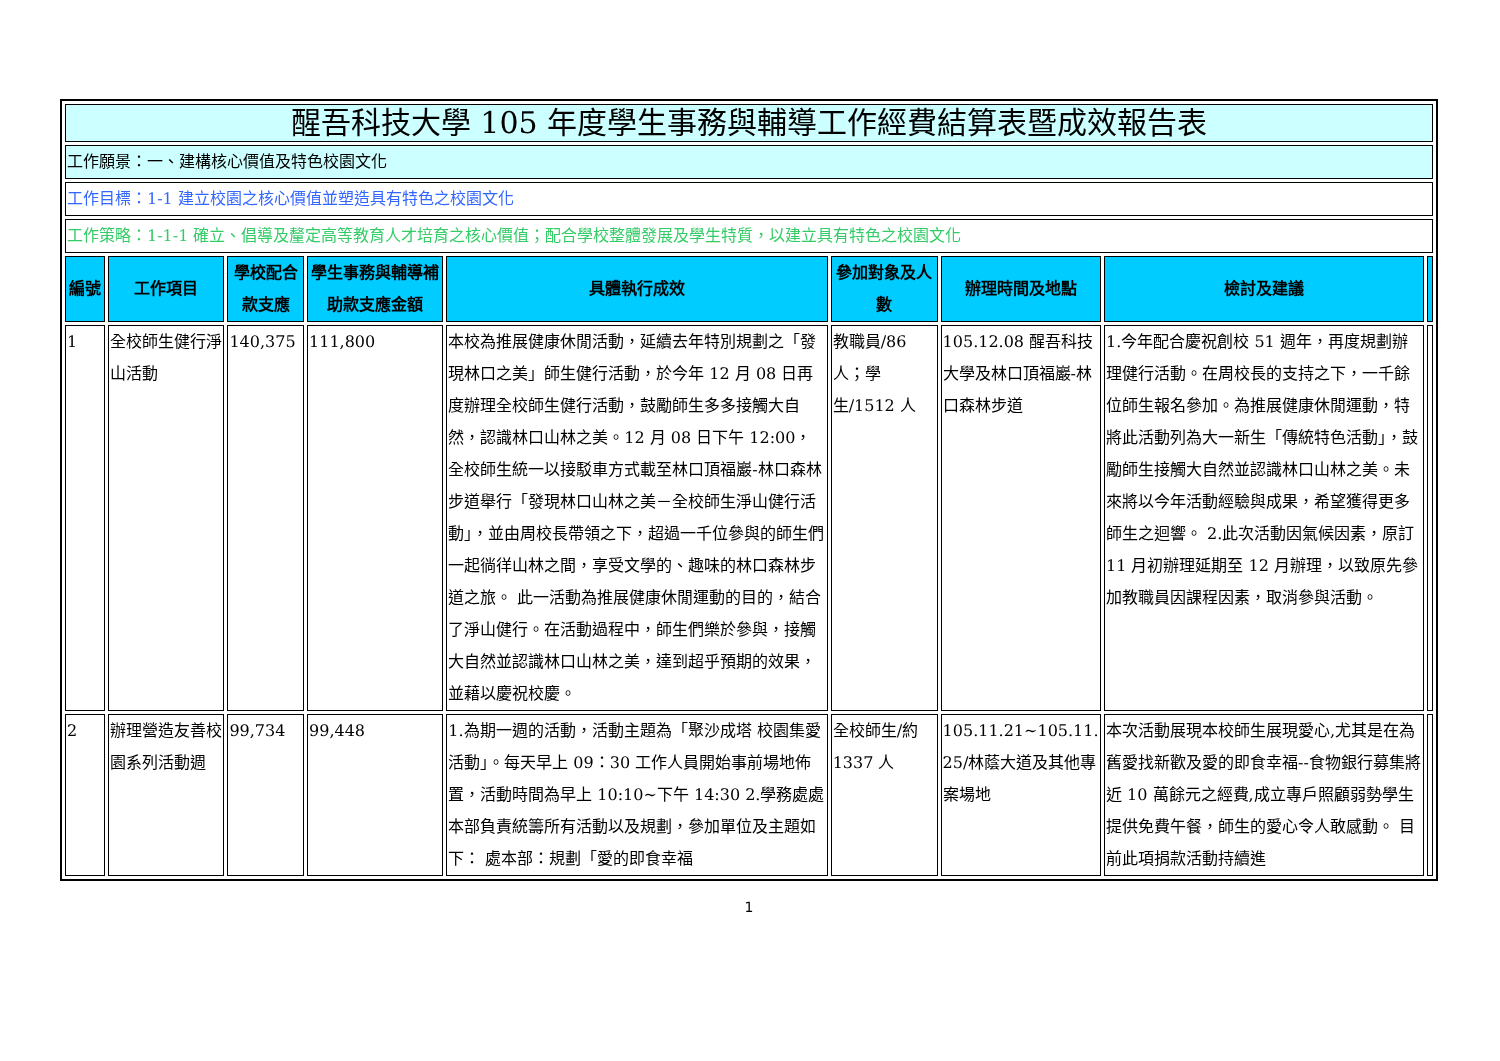| 醒吾科技大學 105 年度學生事務與輔導工作經費結算表暨成效報告表 | | | | | | | | |
| --- | --- | --- | --- | --- | --- | --- | --- | --- |
| 工作願景：一、建構核心價值及特色校園文化 | | | | | | | | |
| 工作目標：1-1 建立校園之核心價值並塑造具有特色之校園文化 | | | | | | | | |
| 工作策略：1-1-1 確立、倡導及釐定高等教育人才培育之核心價值；配合學校整體發展及學生特質，以建立具有特色之校園文化 | | | | | | | | |
| 編號 | 工作項目 | 學校配合款支應 | 學生事務與輔導補助款支應金額 | 具體執行成效 | 參加對象及人數 | 辦理時間及地點 | 檢討及建議 | |
| 1 | 全校師生健行淨山活動 | 140,375 | 111,800 | 本校為推展健康休閒活動，延續去年特別規劃之「發現林口之美」師生健行活動，於今年 12 月 08 日再度辦理全校師生健行活動，鼓勵師生多多接觸大自然，認識林口山林之美。12 月 08 日下午 12:00，全校師生統一以接駁車方式載至林口頂福巖-林口森林步道舉行「發現林口山林之美－全校師生淨山健行活動」，並由周校長帶領之下，超過一千位參與的師生們一起徜徉山林之間，享受文學的、趣味的林口森林步道之旅。 此一活動為推展健康休閒運動的目的，結合了淨山健行。在活動過程中，師生們樂於參與，接觸大自然並認識林口山林之美，達到超乎預期的效果，並藉以慶祝校慶。 | 教職員/86 人；學生/1512 人 | 105.12.08 醒吾科技大學及林口頂福巖-林口森林步道 | 1.今年配合慶祝創校 51 週年，再度規劃辦理健行活動。在周校長的支持之下，一千餘位師生報名參加。為推展健康休閒運動，特將此活動列為大一新生「傳統特色活動」，鼓勵師生接觸大自然並認識林口山林之美。未來將以今年活動經驗與成果，希望獲得更多師生之迴響。 2.此次活動因氣候因素，原訂 11 月初辦理延期至 12 月辦理，以致原先參加教職員因課程因素，取消參與活動。 | |
| 2 | 辦理營造友善校園系列活動週 | 99,734 | 99,448 | 1.為期一週的活動，活動主題為「聚沙成塔 校園集愛活動」。每天早上 09：30 工作人員開始事前場地佈置，活動時間為早上 10:10~下午 14:30 2.學務處處本部負責統籌所有活動以及規劃，參加單位及主題如下： 處本部：規劃「愛的即食幸福 | 全校師生/約 1337 人 | 105.11.21~105.11.25/林蔭大道及其他專案場地 | 本次活動展現本校師生展現愛心,尤其是在為舊愛找新歡及愛的即食幸福--食物銀行募集將近 10 萬餘元之經費,成立專戶照顧弱勢學生提供免費午餐，師生的愛心令人敢感動。 目前此項捐款活動持續進 | |
1